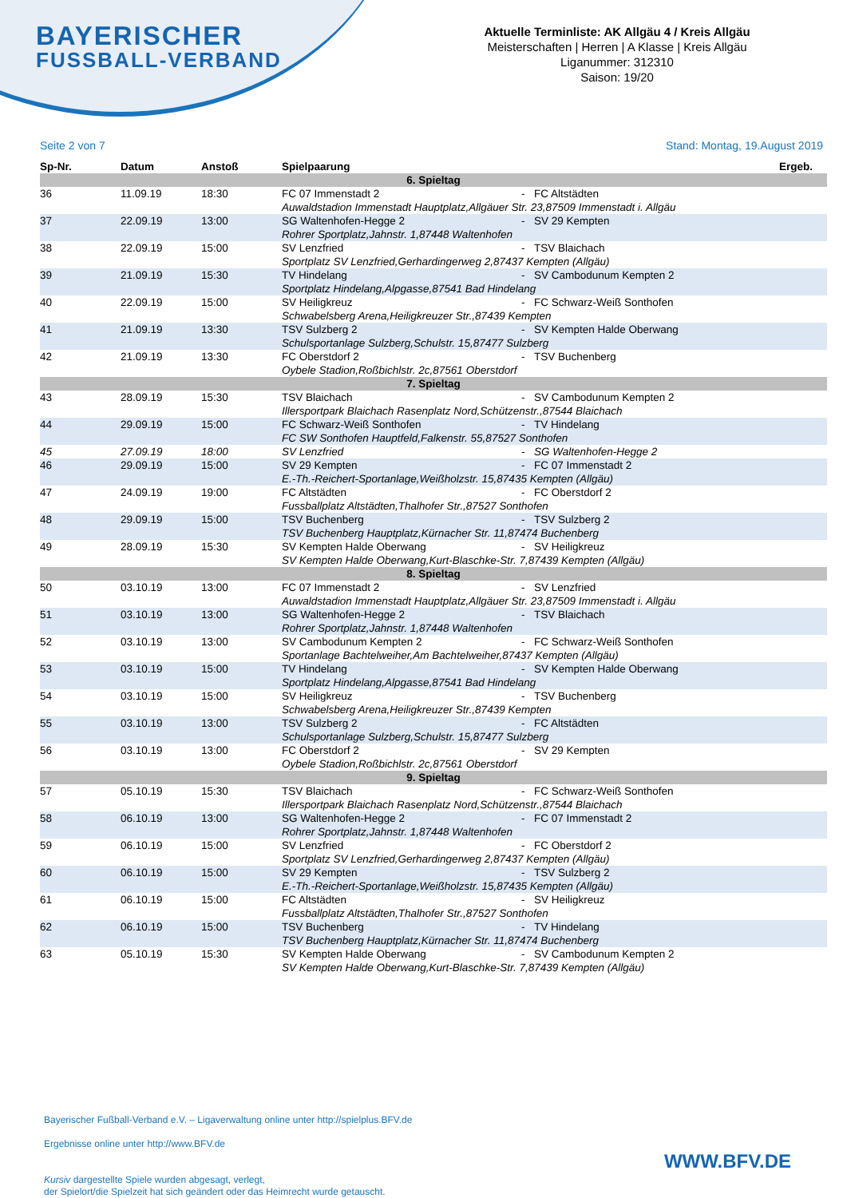BAYERISCHER
FUSSBALL-VERBAND
Aktuelle Terminliste: AK Allgäu 4 / Kreis Allgäu
Meisterschaften | Herren | A Klasse | Kreis Allgäu
Liganummer: 312310
Saison: 19/20
Seite 2 von 7 Stand: Montag, 19.August 2019
| Sp-Nr. | Datum | Anstoß | Spielpaarung | | | Ergeb. |
| --- | --- | --- | --- | --- | --- | --- |
| 6. Spieltag | | | | | | |
| 36 | 11.09.19 | 18:30 | FC 07 Immenstadt 2 | - | FC Altstädten | |
| | | | Auwaldstadion Immenstadt Hauptplatz,Allgäuer Str. 23,87509 Immenstadt i. Allgäu | | | |
| 37 | 22.09.19 | 13:00 | SG Waltenhofen-Hegge 2 | - | SV 29 Kempten | |
| | | | Rohrer Sportplatz,Jahnstr. 1,87448 Waltenhofen | | | |
| 38 | 22.09.19 | 15:00 | SV Lenzfried | - | TSV Blaichach | |
| | | | Sportplatz SV Lenzfried,Gerhardingerweg 2,87437 Kempten (Allgäu) | | | |
| 39 | 21.09.19 | 15:30 | TV Hindelang | - | SV Cambodunum Kempten 2 | |
| | | | Sportplatz Hindelang,Alpgasse,87541 Bad Hindelang | | | |
| 40 | 22.09.19 | 15:00 | SV Heiligkreuz | - | FC Schwarz-Weiß Sonthofen | |
| | | | Schwabelsberg Arena,Heiligkreuzer Str.,87439 Kempten | | | |
| 41 | 21.09.19 | 13:30 | TSV Sulzberg 2 | - | SV Kempten Halde Oberwang | |
| | | | Schulsportanlage Sulzberg,Schulstr. 15,87477 Sulzberg | | | |
| 42 | 21.09.19 | 13:30 | FC Oberstdorf 2 | - | TSV Buchenberg | |
| | | | Oybele Stadion,Roßbichlstr. 2c,87561 Oberstdorf | | | |
| 7. Spieltag | | | | | | |
| 43 | 28.09.19 | 15:30 | TSV Blaichach | - | SV Cambodunum Kempten 2 | |
| | | | Illersportpark Blaichach Rasenplatz Nord,Schützenstr.,87544 Blaichach | | | |
| 44 | 29.09.19 | 15:00 | FC Schwarz-Weiß Sonthofen | - | TV Hindelang | |
| | | | FC SW Sonthofen Hauptfeld,Falkenstr. 55,87527 Sonthofen | | | |
| 45 | 27.09.19 | 18:00 | SV Lenzfried | - | SG Waltenhofen-Hegge 2 | |
| 46 | 29.09.19 | 15:00 | SV 29 Kempten | - | FC 07 Immenstadt 2 | |
| | | | E.-Th.-Reichert-Sportanlage,Weißholzstr. 15,87435 Kempten (Allgäu) | | | |
| 47 | 24.09.19 | 19:00 | FC Altstädten | - | FC Oberstdorf 2 | |
| | | | Fussballplatz Altstädten,Thalhofer Str.,87527 Sonthofen | | | |
| 48 | 29.09.19 | 15:00 | TSV Buchenberg | - | TSV Sulzberg 2 | |
| | | | TSV Buchenberg Hauptplatz,Kürnacher Str. 11,87474 Buchenberg | | | |
| 49 | 28.09.19 | 15:30 | SV Kempten Halde Oberwang | - | SV Heiligkreuz | |
| | | | SV Kempten Halde Oberwang,Kurt-Blaschke-Str. 7,87439 Kempten (Allgäu) | | | |
| 8. Spieltag | | | | | | |
| 50 | 03.10.19 | 13:00 | FC 07 Immenstadt 2 | - | SV Lenzfried | |
| | | | Auwaldstadion Immenstadt Hauptplatz,Allgäuer Str. 23,87509 Immenstadt i. Allgäu | | | |
| 51 | 03.10.19 | 13:00 | SG Waltenhofen-Hegge 2 | - | TSV Blaichach | |
| | | | Rohrer Sportplatz,Jahnstr. 1,87448 Waltenhofen | | | |
| 52 | 03.10.19 | 13:00 | SV Cambodunum Kempten 2 | - | FC Schwarz-Weiß Sonthofen | |
| | | | Sportanlage Bachtelweiher,Am Bachtelweiher,87437 Kempten (Allgäu) | | | |
| 53 | 03.10.19 | 15:00 | TV Hindelang | - | SV Kempten Halde Oberwang | |
| | | | Sportplatz Hindelang,Alpgasse,87541 Bad Hindelang | | | |
| 54 | 03.10.19 | 15:00 | SV Heiligkreuz | - | TSV Buchenberg | |
| | | | Schwabelsberg Arena,Heiligkreuzer Str.,87439 Kempten | | | |
| 55 | 03.10.19 | 13:00 | TSV Sulzberg 2 | - | FC Altstädten | |
| | | | Schulsportanlage Sulzberg,Schulstr. 15,87477 Sulzberg | | | |
| 56 | 03.10.19 | 13:00 | FC Oberstdorf 2 | - | SV 29 Kempten | |
| | | | Oybele Stadion,Roßbichlstr. 2c,87561 Oberstdorf | | | |
| 9. Spieltag | | | | | | |
| 57 | 05.10.19 | 15:30 | TSV Blaichach | - | FC Schwarz-Weiß Sonthofen | |
| | | | Illersportpark Blaichach Rasenplatz Nord,Schützenstr.,87544 Blaichach | | | |
| 58 | 06.10.19 | 13:00 | SG Waltenhofen-Hegge 2 | - | FC 07 Immenstadt 2 | |
| | | | Rohrer Sportplatz,Jahnstr. 1,87448 Waltenhofen | | | |
| 59 | 06.10.19 | 15:00 | SV Lenzfried | - | FC Oberstdorf 2 | |
| | | | Sportplatz SV Lenzfried,Gerhardingerweg 2,87437 Kempten (Allgäu) | | | |
| 60 | 06.10.19 | 15:00 | SV 29 Kempten | - | TSV Sulzberg 2 | |
| | | | E.-Th.-Reichert-Sportanlage,Weißholzstr. 15,87435 Kempten (Allgäu) | | | |
| 61 | 06.10.19 | 15:00 | FC Altstädten | - | SV Heiligkreuz | |
| | | | Fussballplatz Altstädten,Thalhofer Str.,87527 Sonthofen | | | |
| 62 | 06.10.19 | 15:00 | TSV Buchenberg | - | TV Hindelang | |
| | | | TSV Buchenberg Hauptplatz,Kürnacher Str. 11,87474 Buchenberg | | | |
| 63 | 05.10.19 | 15:30 | SV Kempten Halde Oberwang | - | SV Cambodunum Kempten 2 | |
| | | | SV Kempten Halde Oberwang,Kurt-Blaschke-Str. 7,87439 Kempten (Allgäu) | | | |
Bayerischer Fußball-Verband e.V. – Ligaverwaltung online unter http://spielplus.BFV.de
Ergebnisse online unter http://www.BFV.de
Kursiv dargestellte Spiele wurden abgesagt, verlegt,
der Spielort/die Spielzeit hat sich geändert oder das Heimrecht wurde getauscht.
WWW.BFV.DE